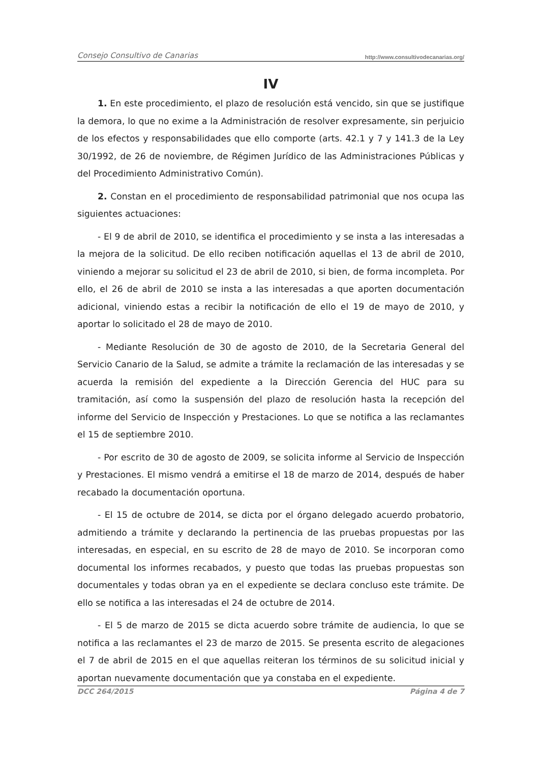Consejo Consultivo de Canarias http://www.consultivodecanarias.org/
IV
1. En este procedimiento, el plazo de resolución está vencido, sin que se justifique la demora, lo que no exime a la Administración de resolver expresamente, sin perjuicio de los efectos y responsabilidades que ello comporte (arts. 42.1 y 7 y 141.3 de la Ley 30/1992, de 26 de noviembre, de Régimen Jurídico de las Administraciones Públicas y del Procedimiento Administrativo Común).
2. Constan en el procedimiento de responsabilidad patrimonial que nos ocupa las siguientes actuaciones:
- El 9 de abril de 2010, se identifica el procedimiento y se insta a las interesadas a la mejora de la solicitud. De ello reciben notificación aquellas el 13 de abril de 2010, viniendo a mejorar su solicitud el 23 de abril de 2010, si bien, de forma incompleta. Por ello, el 26 de abril de 2010 se insta a las interesadas a que aporten documentación adicional, viniendo estas a recibir la notificación de ello el 19 de mayo de 2010, y aportar lo solicitado el 28 de mayo de 2010.
- Mediante Resolución de 30 de agosto de 2010, de la Secretaria General del Servicio Canario de la Salud, se admite a trámite la reclamación de las interesadas y se acuerda la remisión del expediente a la Dirección Gerencia del HUC para su tramitación, así como la suspensión del plazo de resolución hasta la recepción del informe del Servicio de Inspección y Prestaciones. Lo que se notifica a las reclamantes el 15 de septiembre 2010.
- Por escrito de 30 de agosto de 2009, se solicita informe al Servicio de Inspección y Prestaciones. El mismo vendrá a emitirse el 18 de marzo de 2014, después de haber recabado la documentación oportuna.
- El 15 de octubre de 2014, se dicta por el órgano delegado acuerdo probatorio, admitiendo a trámite y declarando la pertinencia de las pruebas propuestas por las interesadas, en especial, en su escrito de 28 de mayo de 2010. Se incorporan como documental los informes recabados, y puesto que todas las pruebas propuestas son documentales y todas obran ya en el expediente se declara concluso este trámite. De ello se notifica a las interesadas el 24 de octubre de 2014.
- El 5 de marzo de 2015 se dicta acuerdo sobre trámite de audiencia, lo que se notifica a las reclamantes el 23 de marzo de 2015. Se presenta escrito de alegaciones el 7 de abril de 2015 en el que aquellas reiteran los términos de su solicitud inicial y aportan nuevamente documentación que ya constaba en el expediente.
DCC 264/2015 Página 4 de 7